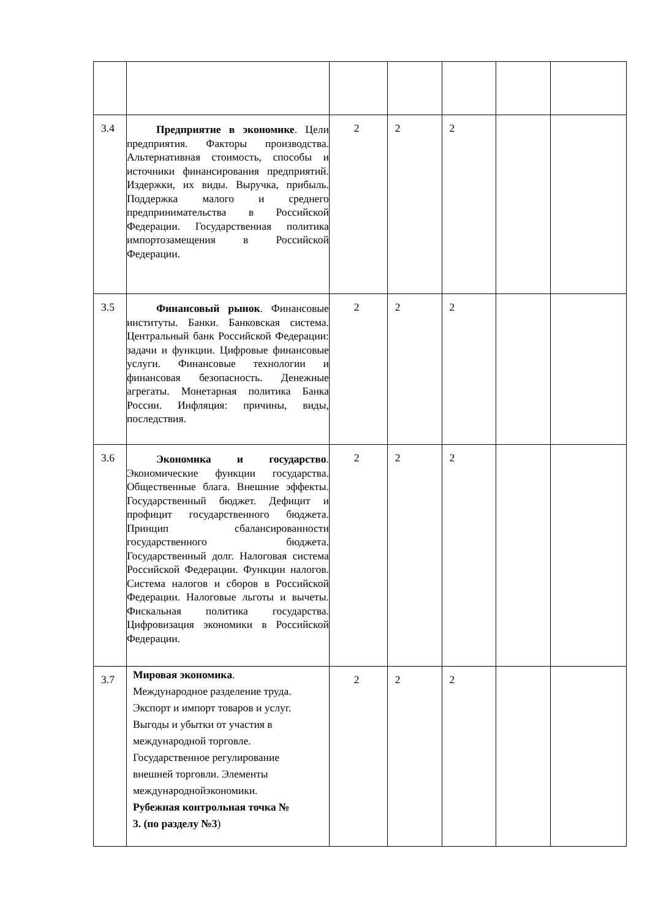| 3.4 | Предприятие в экономике . Цели предприятия. Факторы производства. Альтернативная стоимость, способы и источники финансирования предприятий. Издержки, их виды. Выручка, прибыль. Поддержка малого и среднего предпринимательства в Российской Федерации. Государственная политика импортозамещения в Российской Федерации. | 2 | 2 | 2 | | |
| 3.5 | Финансовый рынок . Финансовые институты. Банки. Банковская система. Центральный банк Российской Федерации: задачи и функции. Цифровые финансовые услуги. Финансовые технологии и финансовая безопасность. Денежные агрегаты. Монетарная политика Банка России. Инфляция: причины, виды, последствия. | 2 | 2 | 2 | | |
| 3.6 | Экономика и государство . Экономические функции государства. Общественные блага. Внешние эффекты. Государственный бюджет. Дефицит и профицит государственного бюджета. Принцип сбалансированности государственного бюджета. Государственный долг. Налоговая система Российской Федерации. Функции налогов. Система налогов и сборов в Российской Федерации. Налоговые льготы и вычеты. Фискальная политика государства. Цифровизация экономики в Российской Федерации. | 2 | 2 | 2 | | |
| 3.7 | Мировая экономика . Международное разделение труда. Экспорт и импорт товаров и услуг. Выгоды и убытки от участия в международной торговле. Государственное регулирование внешней торговли. Элементы международнойэкономики. Рубежная контрольная точка № 3. (по разделу №3 ) | 2 | 2 | 2 | | |